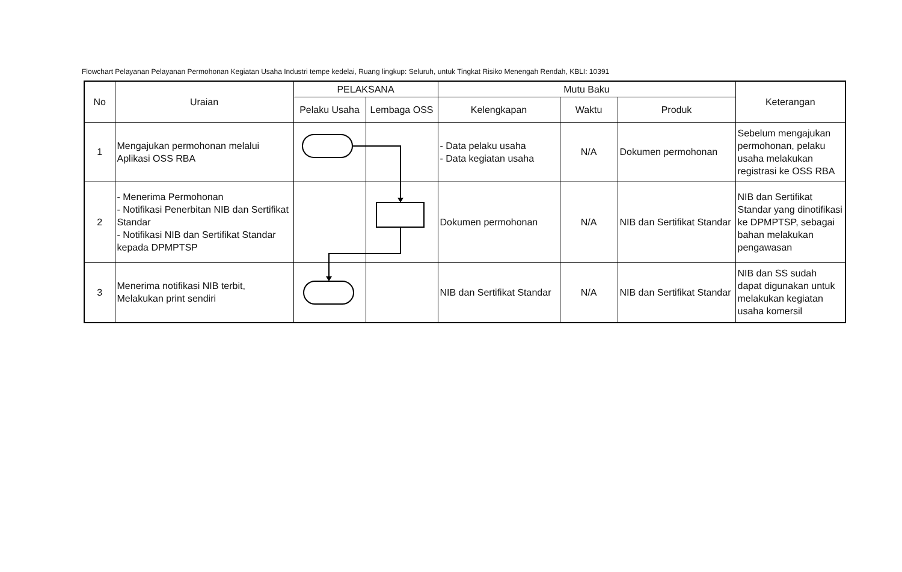Flowchart Pelayanan Pelayanan Permohonan Kegiatan Usaha Industri tempe kedelai, Ruang lingkup: Seluruh, untuk Tingkat Risiko Menengah Rendah, KBLI: 10391
| No | Uraian | PELAKSANA | | Mutu Baku | | | Keterangan |
| --- | --- | --- | --- | --- | --- | --- | --- |
| | | Pelaku Usaha | Lembaga OSS | Kelengkapan | Waktu | Produk | |
| 1 | Mengajukan permohonan melalui Aplikasi OSS RBA | | | - Data pelaku usaha - Data kegiatan usaha | N/A | Dokumen permohonan | Sebelum mengajukan permohonan, pelaku usaha melakukan registrasi ke OSS RBA |
| 2 | - Menerima Permohonan - Notifikasi Penerbitan NIB dan Sertifikat Standar - Notifikasi NIB dan Sertifikat Standar kepada DPMPTSP | | | Dokumen permohonan | N/A | NIB dan Sertifikat Standar | NIB dan Sertifikat Standar yang dinotifikasi ke DPMPTSP, sebagai bahan melakukan pengawasan |
| 3 | Menerima notifikasi NIB terbit, Melakukan print sendiri | | | NIB dan Sertifikat Standar | N/A | NIB dan Sertifikat Standar | NIB dan SS sudah dapat digunakan untuk melakukan kegiatan usaha komersil |